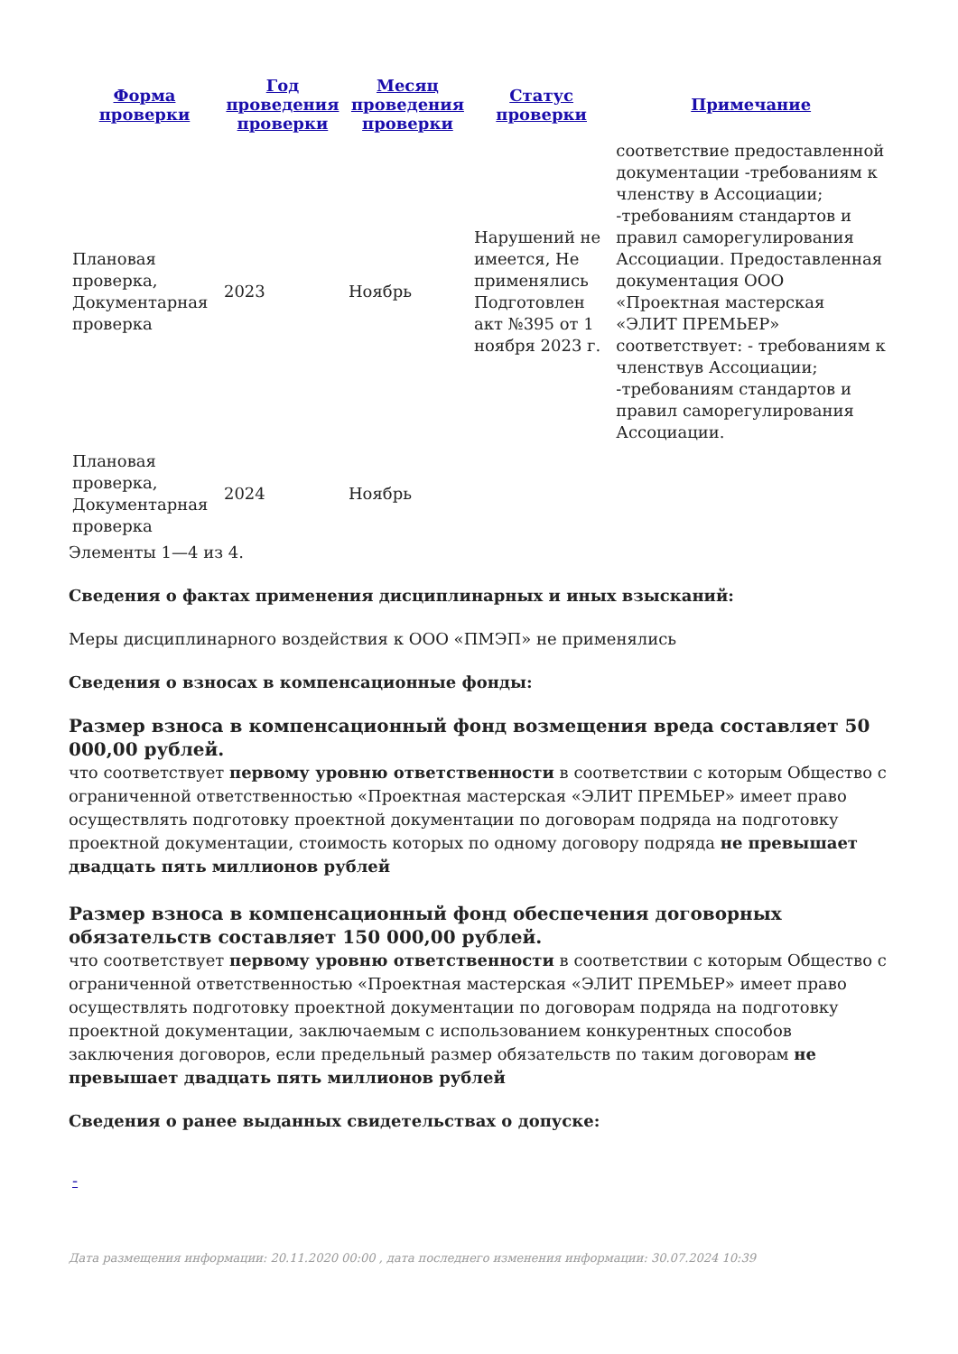| Форма проверки | Год проведения проверки | Месяц проведения проверки | Статус проверки | Примечание |
| --- | --- | --- | --- | --- |
| Плановая проверка, Документарная проверка | 2023 | Ноябрь | Нарушений не имеется, Не применялись Подготовлен акт №395 от 1 ноября 2023 г. | соответствие предоставленной документации -требованиям к членству в Ассоциации; -требованиям стандартов и правил саморегулирования Ассоциации. Предоставленная документация ООО «Проектная мастерская «ЭЛИТ ПРЕМЬЕР» соответствует: - требованиям к членствув Ассоциации; -требованиям стандартов и правил саморегулирования Ассоциации. |
| Плановая проверка, Документарная проверка | 2024 | Ноябрь | | |
Элементы 1—4 из 4.
Сведения о фактах применения дисциплинарных и иных взысканий:
Меры дисциплинарного воздействия к ООО «ПМЭП» не применялись
Сведения о взносах в компенсационные фонды:
Размер взноса в компенсационный фонд возмещения вреда составляет 50 000,00 рублей.
что соответствует первому уровню ответственности в соответствии с которым Общество с ограниченной ответственностью «Проектная мастерская «ЭЛИТ ПРЕМЬЕР» имеет право осуществлять подготовку проектной документации по договорам подряда на подготовку проектной документации, стоимость которых по одному договору подряда не превышает двадцать пять миллионов рублей
Размер взноса в компенсационный фонд обеспечения договорных обязательств составляет 150 000,00 рублей.
что соответствует первому уровню ответственности в соответствии с которым Общество с ограниченной ответственностью «Проектная мастерская «ЭЛИТ ПРЕМЬЕР» имеет право осуществлять подготовку проектной документации по договорам подряда на подготовку проектной документации, заключаемым с использованием конкурентных способов заключения договоров, если предельный размер обязательств по таким договорам не превышает двадцать пять миллионов рублей
Сведения о ранее выданных свидетельствах о допуске:
-
Дата размещения информации: 20.11.2020 00:00 , дата последнего изменения информации: 30.07.2024 10:39